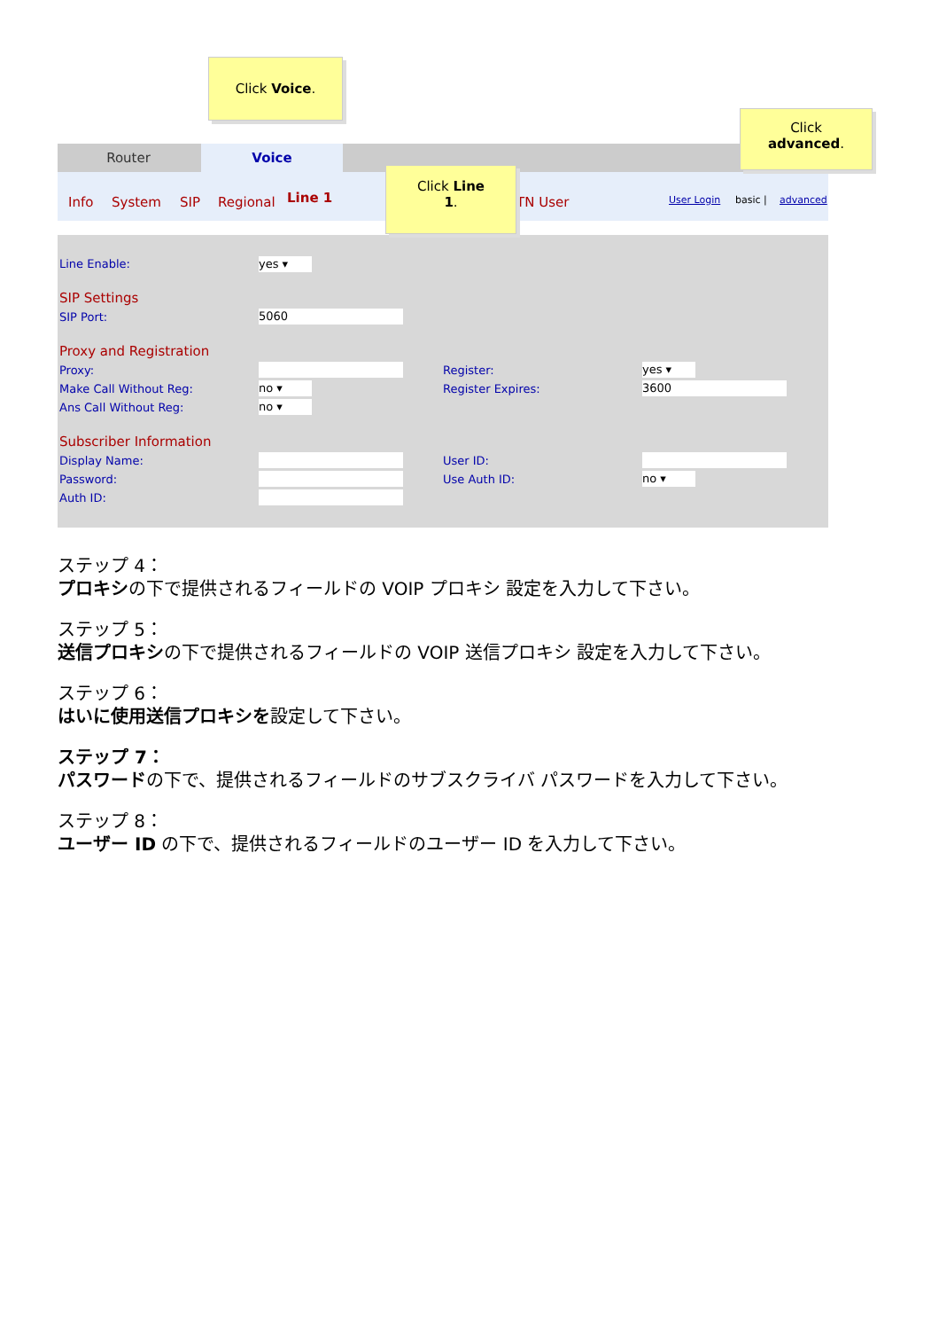Router Voice
Info System SIP Regional Line 1 TN User User Login basic | advanced
Line Enable: yes ▾
SIP Settings
SIP Port: 5060
Proxy and Registration
Proxy: Register: yes ▾
Make Call Without Reg: no ▾ Register Expires: 3600
Ans Call Without Reg: no ▾
Subscriber Information
Display Name: User ID:
Password: Use Auth ID: no ▾
Auth ID:
Click Voice.
Click
advanced.
Click Line
1.
ステップ 4：
プロキシの下で提供されるフィールドの VOIP プロキシ 設定を入力して下さい。
ステップ 5：
送信プロキシの下で提供されるフィールドの VOIP 送信プロキシ 設定を入力して下さい。
ステップ 6：
はいに使用送信プロキシを設定して下さい。
ステップ 7：
パスワードの下で、提供されるフィールドのサブスクライバ パスワードを入力して下さい。
ステップ 8：
ユーザー ID の下で、提供されるフィールドのユーザー ID を入力して下さい。